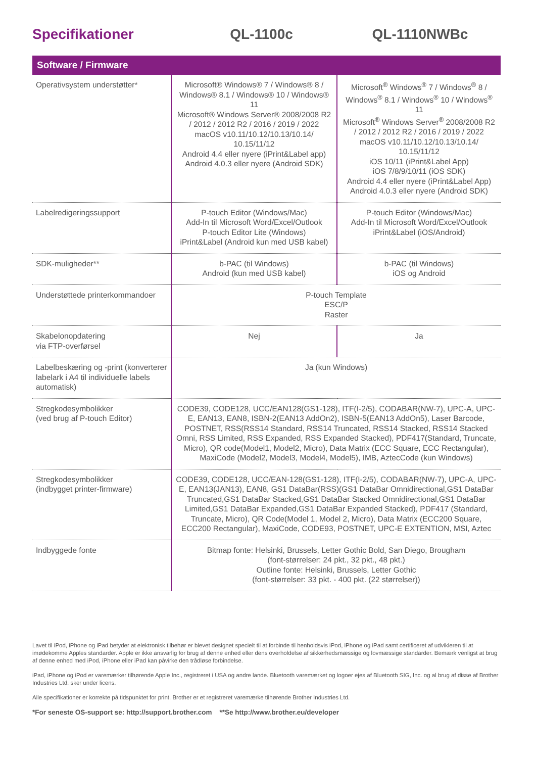Specifikationer QL-1100c QL-1110NWBc
Software / Firmware
| Operativsystem understøtter* | Microsoft® Windows® 7 / Windows® 8 / Windows® 8.1 / Windows® 10 / Windows® 11 Microsoft® Windows Server® 2008/2008 R2 / 2012 / 2012 R2 / 2016 / 2019 / 2022 macOS v10.11/10.12/10.13/10.14/ 10.15/11/12 Android 4.4 eller nyere (iPrint&Label app) Android 4.0.3 eller nyere (Android SDK) | Microsoft<sup>®</sup> Windows<sup>®</sup> 7 / Windows<sup>®</sup> 8 / Windows<sup>®</sup> 8.1 / Windows<sup>®</sup> 10 / Windows<sup>®</sup> 11 Microsoft<sup>®</sup> Windows Server<sup>®</sup> 2008/2008 R2 / 2012 / 2012 R2 / 2016 / 2019 / 2022 macOS v10.11/10.12/10.13/10.14/ 10.15/11/12 iOS 10/11 (iPrint&Label App) iOS 7/8/9/10/11 (iOS SDK) Android 4.4 eller nyere (iPrint&Label App) Android 4.0.3 eller nyere (Android SDK) |
| Labelredigeringssupport | P-touch Editor (Windows/Mac) Add-In til Microsoft Word/Excel/Outlook P-touch Editor Lite (Windows) iPrint&Label (Android kun med USB kabel) | P-touch Editor (Windows/Mac) Add-In til Microsoft Word/Excel/Outlook iPrint&Label (iOS/Android) |
| SDK-muligheder** | b-PAC (til Windows) Android (kun med USB kabel) | b-PAC (til Windows) iOS og Android |
| Understøttede printerkommandoer | P-touch Template ESC/P Raster | |
| Skabelonopdatering via FTP-overførsel | Nej | Ja |
| Labelbeskæring og -print (konverterer labelark i A4 til individuelle labels automatisk) | Ja (kun Windows) | |
| Stregkodesymbolikker (ved brug af P-touch Editor) | CODE39, CODE128, UCC/EAN128(GS1-128), ITF(I-2/5), CODABAR(NW-7), UPC-A, UPC-E, EAN13, EAN8, ISBN-2(EAN13 AddOn2), ISBN-5(EAN13 AddOn5), Laser Barcode, POSTNET, RSS(RSS14 Standard, RSS14 Truncated, RSS14 Stacked, RSS14 Stacked Omni, RSS Limited, RSS Expanded, RSS Expanded Stacked), PDF417(Standard, Truncate, Micro), QR code(Model1, Model2, Micro), Data Matrix (ECC Square, ECC Rectangular), MaxiCode (Model2, Model3, Model4, Model5), IMB, AztecCode (kun Windows) | |
| Stregkodesymbolikker (indbygget printer-firmware) | CODE39, CODE128, UCC/EAN-128(GS1-128), ITF(I-2/5), CODABAR(NW-7), UPC-A, UPC-E, EAN13(JAN13), EAN8, GS1 DataBar(RSS)(GS1 DataBar Omnidirectional,GS1 DataBar Truncated,GS1 DataBar Stacked,GS1 DataBar Stacked Omnidirectional,GS1 DataBar Limited,GS1 DataBar Expanded,GS1 DataBar Expanded Stacked), PDF417 (Standard, Truncate, Micro), QR Code(Model 1, Model 2, Micro), Data Matrix (ECC200 Square, ECC200 Rectangular), MaxiCode, CODE93, POSTNET, UPC-E EXTENTION, MSI, Aztec | |
| Indbyggede fonte | Bitmap fonte: Helsinki, Brussels, Letter Gothic Bold, San Diego, Brougham (font-størrelser: 24 pkt., 32 pkt., 48 pkt.) Outline fonte: Helsinki, Brussels, Letter Gothic (font-størrelser: 33 pkt. - 400 pkt. (22 størrelser)) | |
Lavet til iPod, iPhone og iPad betyder at elektronisk tilbehør er blevet designet specielt til at forbinde til henholdsvis iPod, iPhone og iPad samt certificeret af udvikleren til at imødekomme Apples standarder. Apple er ikke ansvarlig for brug af denne enhed eller dens overholdelse af sikkerhedsmæssige og lovmæssige standarder. Bemærk venligst at brug af denne enhed med iPod, iPhone eller iPad kan påvirke den trådløse forbindelse.
iPad, iPhone og iPod er varemærker tilhørende Apple Inc., registreret i USA og andre lande. Bluetooth varemærket og logoer ejes af Bluetooth SIG, Inc. og al brug af disse af Brother Industries Ltd. sker under licens.
Alle specifikationer er korrekte på tidspunktet for print. Brother er et registreret varemærke tilhørende Brother Industries Ltd.
*For seneste OS-support se: http://support.brother.com **Se http://www.brother.eu/developer